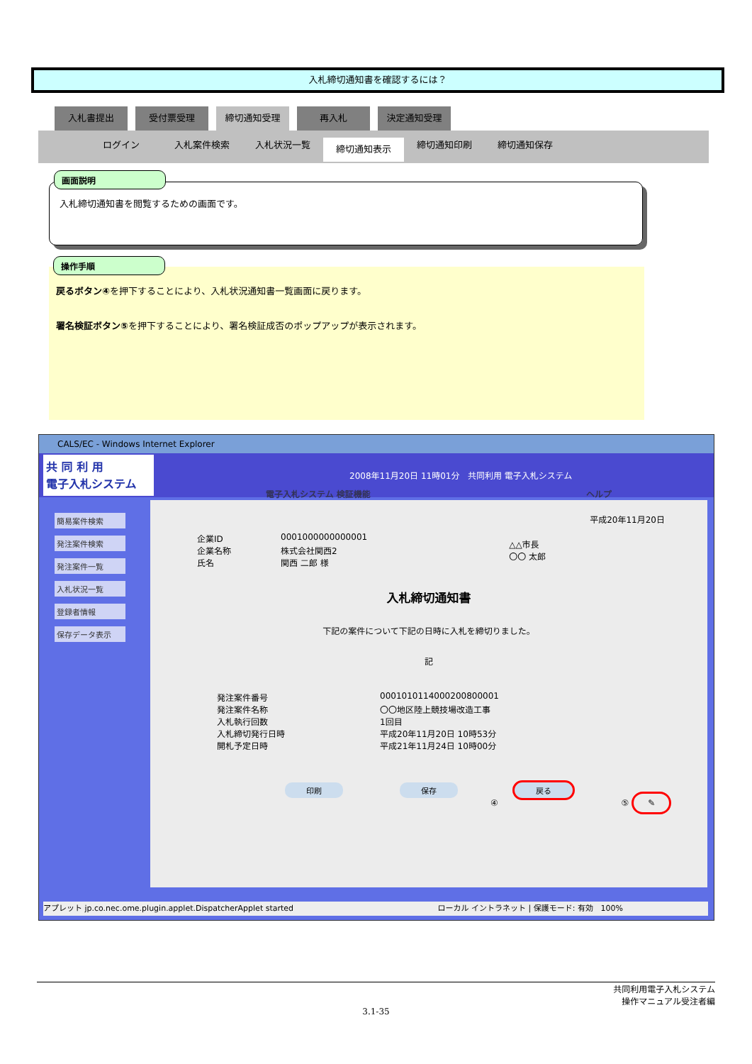入札締切通知書を確認するには？
入札書提出 受付票受理 締切通知受理 再入札 決定通知受理
ログイン 入札案件検索 入札状況一覧
締切通知表示
締切通知印刷 締切通知保存
入札締切通知書を閲覧するための画面です。
画面説明
戻るボタン④を押下することにより、入札状況通知書一覧画面に戻ります。
署名検証ボタン⑤を押下することにより、署名検証成否のポップアップが表示されます。
操作手順
CALS/EC - Windows Internet Explorer
共 同 利 用
電子入札システム
2008年11月20日 11時01分 共同利用 電子入札システム
電子入札システム 検証機能 ヘルプ
簡易案件検索
発注案件検索
発注案件一覧
入札状況一覧
登録者情報
保存データ表示
平成20年11月20日
企業ID 0001000000000001
企業名称 株式会社関西2
氏名 関西 二郎 様
△△市長
〇〇 太郎
入札締切通知書
下記の案件について下記の日時に入札を締切りました。
記
発注案件番号 0001010114000200800001
発注案件名称 〇〇地区陸上競技場改造工事
入札執行回数 1回目
入札締切発行日時 平成20年11月20日 10時53分
開札予定日時 平成21年11月24日 10時00分
印刷 保存 戻る
④ ⑤ ✎
アプレット jp.co.nec.ome.plugin.applet.DispatcherApplet started ローカル イントラネット | 保護モード: 有効 100%
共同利用電子入札システム
操作マニュアル受注者編
3.1-35